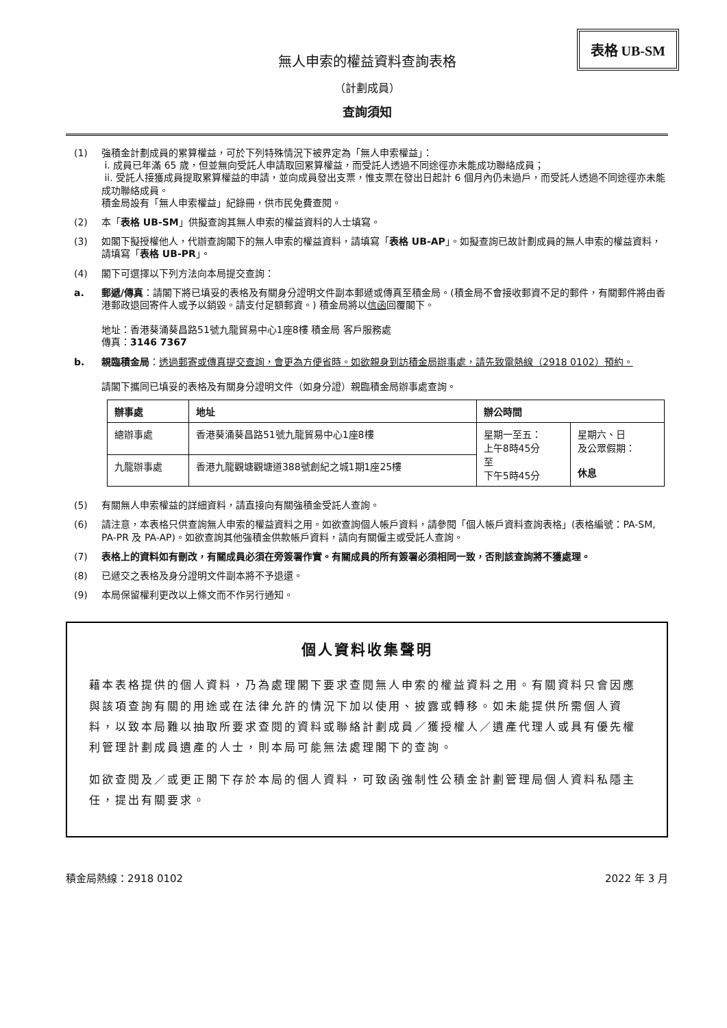表格 UB-SM
無人申索的權益資料查詢表格
（計劃成員）
查詢須知
(1) 強積金計劃成員的累算權益，可於下列特殊情況下被界定為「無人申索權益」：
i. 成員已年滿 65 歲，但並無向受託人申請取回累算權益，而受託人透過不同途徑亦未能成功聯絡成員；
ii. 受託人接獲成員提取累算權益的申請，並向成員發出支票，惟支票在發出日起計 6 個月內仍未過戶，而受託人透過不同途徑亦未能成功聯絡成員。
積金局設有「無人申索權益」紀錄冊，供市民免費查閱。
(2) 本「表格 UB-SM」供擬查詢其無人申索的權益資料的人士填寫。
(3) 如閣下擬授權他人，代辦查詢閣下的無人申索的權益資料，請填寫「表格 UB-AP」。如擬查詢已故計劃成員的無人申索的權益資料，請填寫「表格 UB-PR」。
(4) 閣下可選擇以下列方法向本局提交查詢：
a. 郵遞/傳真：請閣下將已填妥的表格及有關身分證明文件副本郵遞或傳真至積金局。(積金局不會接收郵資不足的郵件，有關郵件將由香港郵政退回寄件人或予以銷毀。請支付足額郵資。) 積金局將以信函回覆閣下。
地址：香港葵涌葵昌路51號九龍貿易中心1座8樓 積金局 客戶服務處
傳真：3146 7367
b. 親臨積金局：透過郵寄或傳真提交查詢，會更為方便省時。如欲親身到訪積金局辦事處，請先致電熱線（2918 0102）預約。
請閣下攜同已填妥的表格及有關身分證明文件（如身分證）親臨積金局辦事處查詢。
| 辦事處 | 地址 | 辦公時間 | |
| --- | --- | --- | --- |
| 總辦事處 | 香港葵涌葵昌路51號九龍貿易中心1座8樓 | 星期一至五： 上午8時45分 至 下午5時45分 | 星期六、日 及公眾假期： 休息 |
| 九龍辦事處 | 香港九龍觀塘觀塘道388號創紀之城1期1座25樓 | | |
(5) 有關無人申索權益的詳細資料，請直接向有關強積金受託人查詢。
(6) 請注意，本表格只供查詢無人申索的權益資料之用。如欲查詢個人帳戶資料，請參閱「個人帳戶資料查詢表格」(表格編號：PA-SM, PA-PR 及 PA-AP)。如欲查詢其他強積金供款帳戶資料，請向有關僱主或受託人查詢。
(7) 表格上的資料如有刪改，有關成員必須在旁簽署作實。有關成員的所有簽署必須相同一致，否則該查詢將不獲處理。
(8) 已遞交之表格及身分證明文件副本將不予退還。
(9) 本局保留權利更改以上條文而不作另行通知。
個人資料收集聲明
藉本表格提供的個人資料，乃為處理閣下要求查閱無人申索的權益資料之用。有關資料只會因應與該項查詢有關的用途或在法律允許的情況下加以使用、披露或轉移。如未能提供所需個人資料，以致本局難以抽取所要求查閱的資料或聯絡計劃成員／獲授權人／遺產代理人或具有優先權利管理計劃成員遺產的人士，則本局可能無法處理閣下的查詢。
如欲查閱及／或更正閣下存於本局的個人資料，可致函強制性公積金計劃管理局個人資料私隱主任，提出有關要求。
積金局熱線：2918 0102 2022 年 3 月